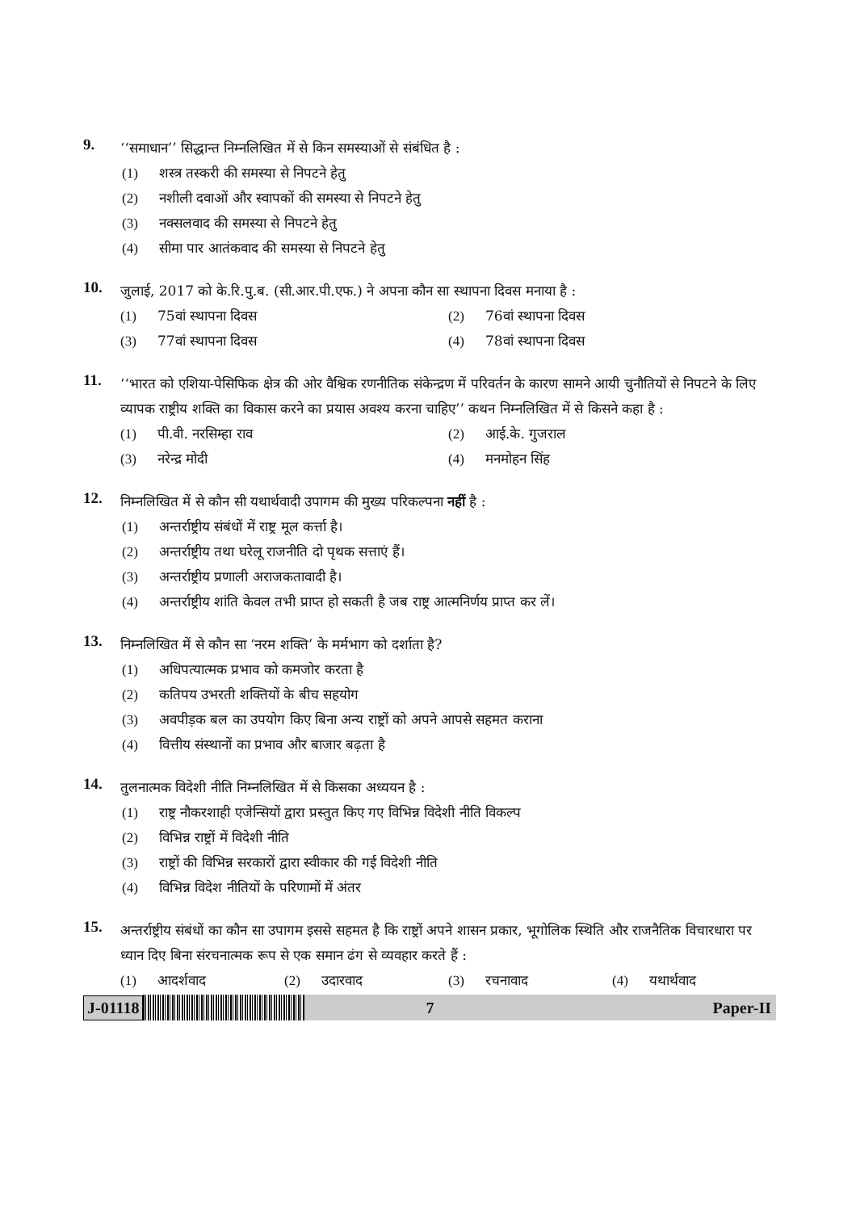9.
‘‘समाधान’’ सिद्धान्त निम्नलिखित में से किन समस्याओं से संबंधित है :
(1) शस्त्र तस्करी की समस्या से निपटने हेतु
(2) नशीली दवाओं और स्वापकों की समस्या से निपटने हेतु
(3) नक्सलवाद की समस्या से निपटने हेतु
(4) सीमा पार आतंकवाद की समस्या से निपटने हेतु
10.
जुलाई, 2017 को के.रि.पु.ब. (सी.आर.पी.एफ.) ने अपना कौन सा स्थापना दिवस मनाया है :
(1) 75वां स्थापना दिवस (2) 76वां स्थापना दिवस
(3) 77वां स्थापना दिवस (4) 78वां स्थापना दिवस
11.
‘‘भारत को एशिया-पेसिफिक क्षेत्र की ओर वैश्विक रणनीतिक संकेन्द्रण में परिवर्तन के कारण सामने आयी चुनौतियों से निपटने के लिए व्यापक राष्ट्रीय शक्ति का विकास करने का प्रयास अवश्य करना चाहिए’’ कथन निम्नलिखित में से किसने कहा है :
(1) पी.वी. नरसिम्हा राव (2) आई.के. गुजराल
(3) नरेन्द्र मोदी (4) मनमोहन सिंह
12.
निम्नलिखित में से कौन सी यथार्थवादी उपागम की मुख्य परिकल्पना नहीं है :
(1) अन्तर्राष्ट्रीय संबंधों में राष्ट्र मूल कर्त्ता है।
(2) अन्तर्राष्ट्रीय तथा घरेलू राजनीति दो पृथक सत्ताएं हैं।
(3) अन्तर्राष्ट्रीय प्रणाली अराजकतावादी है।
(4) अन्तर्राष्ट्रीय शांति केवल तभी प्राप्त हो सकती है जब राष्ट्र आत्मनिर्णय प्राप्त कर लें।
13.
निम्नलिखित में से कौन सा ‘नरम शक्ति’ के मर्मभाग को दर्शाता है?
(1) अधिपत्यात्मक प्रभाव को कमजोर करता है
(2) कतिपय उभरती शक्तियों के बीच सहयोग
(3) अवपीड़क बल का उपयोग किए बिना अन्य राष्ट्रों को अपने आपसे सहमत कराना
(4) वित्तीय संस्थानों का प्रभाव और बाजार बढ़ता है
14.
तुलनात्मक विदेशी नीति निम्नलिखित में से किसका अध्ययन है :
(1) राष्ट्र नौकरशाही एजेन्सियों द्वारा प्रस्तुत किए गए विभिन्न विदेशी नीति विकल्प
(2) विभिन्न राष्ट्रों में विदेशी नीति
(3) राष्ट्रों की विभिन्न सरकारों द्वारा स्वीकार की गई विदेशी नीति
(4) विभिन्न विदेश नीतियों के परिणामों में अंतर
15.
अन्तर्राष्ट्रीय संबंधों का कौन सा उपागम इससे सहमत है कि राष्ट्रों अपने शासन प्रकार, भूगोलिक स्थिति और राजनैतिक विचारधारा पर ध्यान दिए बिना संरचनात्मक रूप से एक समान ढंग से व्यवहार करते हैं :
(1) आदर्शवाद (2) उदारवाद (3) रचनावाद (4) यथार्थवाद
J-01118
7 Paper-II